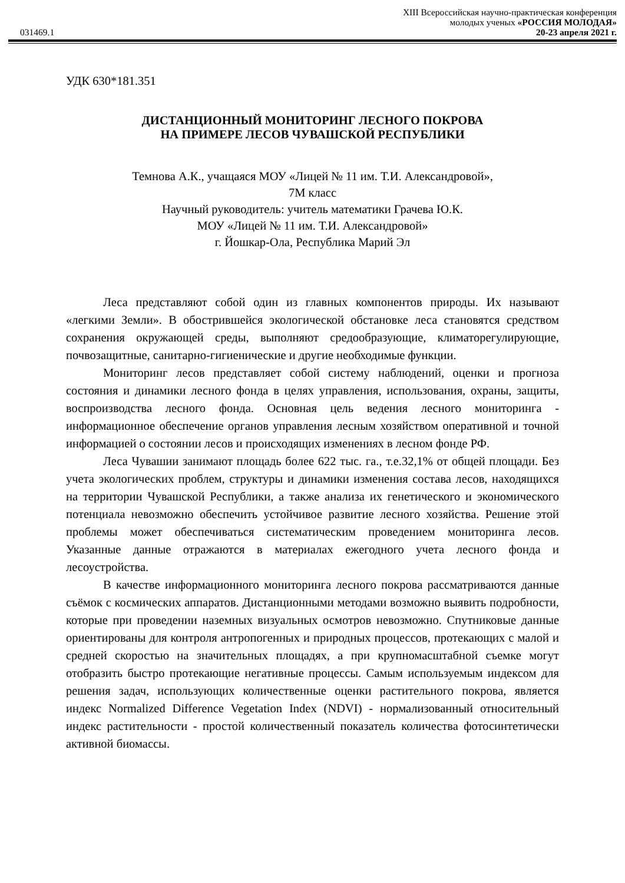031469.1
XIII Всероссийская научно-практическая конференция
молодых ученых «РОССИЯ МОЛОДАЯ»
20-23 апреля 2021 г.
УДК 630*181.351
ДИСТАНЦИОННЫЙ МОНИТОРИНГ ЛЕСНОГО ПОКРОВА
НА ПРИМЕРЕ ЛЕСОВ ЧУВАШСКОЙ РЕСПУБЛИКИ
Темнова А.К., учащаяся МОУ «Лицей № 11 им. Т.И. Александровой»,
7М класс
Научный руководитель: учитель математики Грачева Ю.К.
МОУ «Лицей № 11 им. Т.И. Александровой»
г. Йошкар-Ола, Республика Марий Эл
Леса представляют собой один из главных компонентов природы. Их называют «легкими Земли». В обострившейся экологической обстановке леса становятся средством сохранения окружающей среды, выполняют средообразующие, климаторегулирующие, почвозащитные, санитарно-гигиенические и другие необходимые функции.
Мониторинг лесов представляет собой систему наблюдений, оценки и прогноза состояния и динамики лесного фонда в целях управления, использования, охраны, защиты, воспроизводства лесного фонда. Основная цель ведения лесного мониторинга - информационное обеспечение органов управления лесным хозяйством оперативной и точной информацией о состоянии лесов и происходящих изменениях в лесном фонде РФ.
Леса Чувашии занимают площадь более 622 тыс. га., т.е.32,1% от общей площади. Без учета экологических проблем, структуры и динамики изменения состава лесов, находящихся на территории Чувашской Республики, а также анализа их генетического и экономического потенциала невозможно обеспечить устойчивое развитие лесного хозяйства. Решение этой проблемы может обеспечиваться систематическим проведением мониторинга лесов. Указанные данные отражаются в материалах ежегодного учета лесного фонда и лесоустройства.
В качестве информационного мониторинга лесного покрова рассматриваются данные съёмок с космических аппаратов. Дистанционными методами возможно выявить подробности, которые при проведении наземных визуальных осмотров невозможно. Спутниковые данные ориентированы для контроля антропогенных и природных процессов, протекающих с малой и средней скоростью на значительных площадях, а при крупномасштабной съемке могут отобразить быстро протекающие негативные процессы. Самым используемым индексом для решения задач, использующих количественные оценки растительного покрова, является индекс Normalized Difference Vegetation Index (NDVI) - нормализованный относительный индекс растительности - простой количественный показатель количества фотосинтетически активной биомассы.